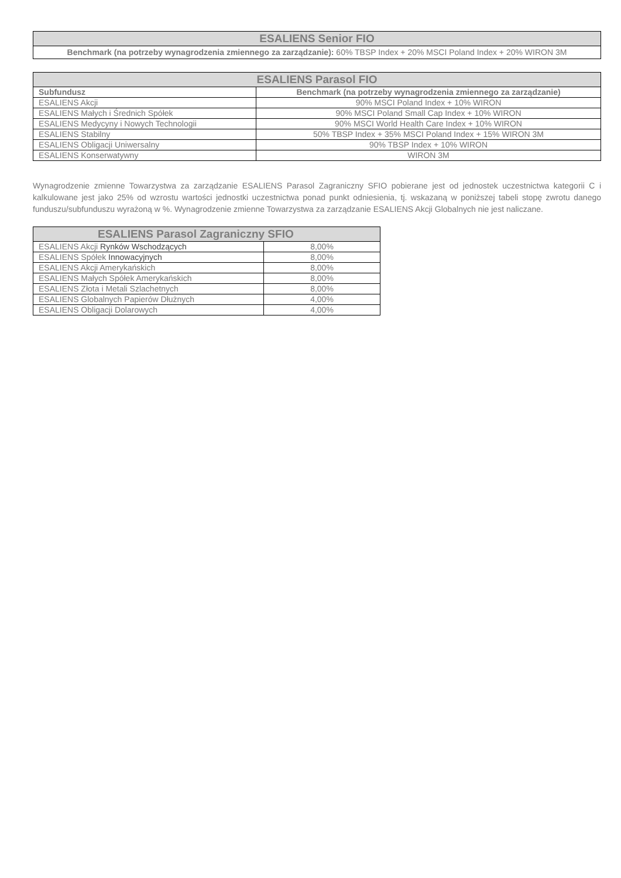| ESALIENS Senior FIO |
| --- |
| Benchmark (na potrzeby wynagrodzenia zmiennego za zarządzanie): 60% TBSP Index + 20% MSCI Poland Index + 20% WIRON 3M |
| ESALIENS Parasol FIO | |
| --- | --- |
| Subfundusz | Benchmark (na potrzeby wynagrodzenia zmiennego za zarządzanie) |
| ESALIENS Akcji | 90% MSCI Poland Index + 10% WIRON |
| ESALIENS Małych i Średnich Spółek | 90% MSCI Poland Small Cap Index + 10% WIRON |
| ESALIENS Medycyny i Nowych Technologii | 90% MSCI World Health Care Index + 10% WIRON |
| ESALIENS Stabilny | 50% TBSP Index + 35% MSCI Poland Index + 15% WIRON 3M |
| ESALIENS Obligacji Uniwersalny | 90% TBSP Index + 10% WIRON |
| ESALIENS Konserwatywny | WIRON 3M |
Wynagrodzenie zmienne Towarzystwa za zarządzanie ESALIENS Parasol Zagraniczny SFIO pobierane jest od jednostek uczestnictwa kategorii C i kalkulowane jest jako 25% od wzrostu wartości jednostki uczestnictwa ponad punkt odniesienia, tj. wskazaną w poniższej tabeli stopę zwrotu danego funduszu/subfunduszu wyrażoną w %. Wynagrodzenie zmienne Towarzystwa za zarządzanie ESALIENS Akcji Globalnych nie jest naliczane.
| ESALIENS Parasol Zagraniczny SFIO | |
| --- | --- |
| ESALIENS Akcji Rynków Wschodzących | 8,00% |
| ESALIENS Spółek Innowacyjnych | 8,00% |
| ESALIENS Akcji Amerykańskich | 8,00% |
| ESALIENS Małych Spółek Amerykańskich | 8,00% |
| ESALIENS Złota i Metali Szlachetnych | 8,00% |
| ESALIENS Globalnych Papierów Dłużnych | 4,00% |
| ESALIENS Obligacji Dolarowych | 4,00% |